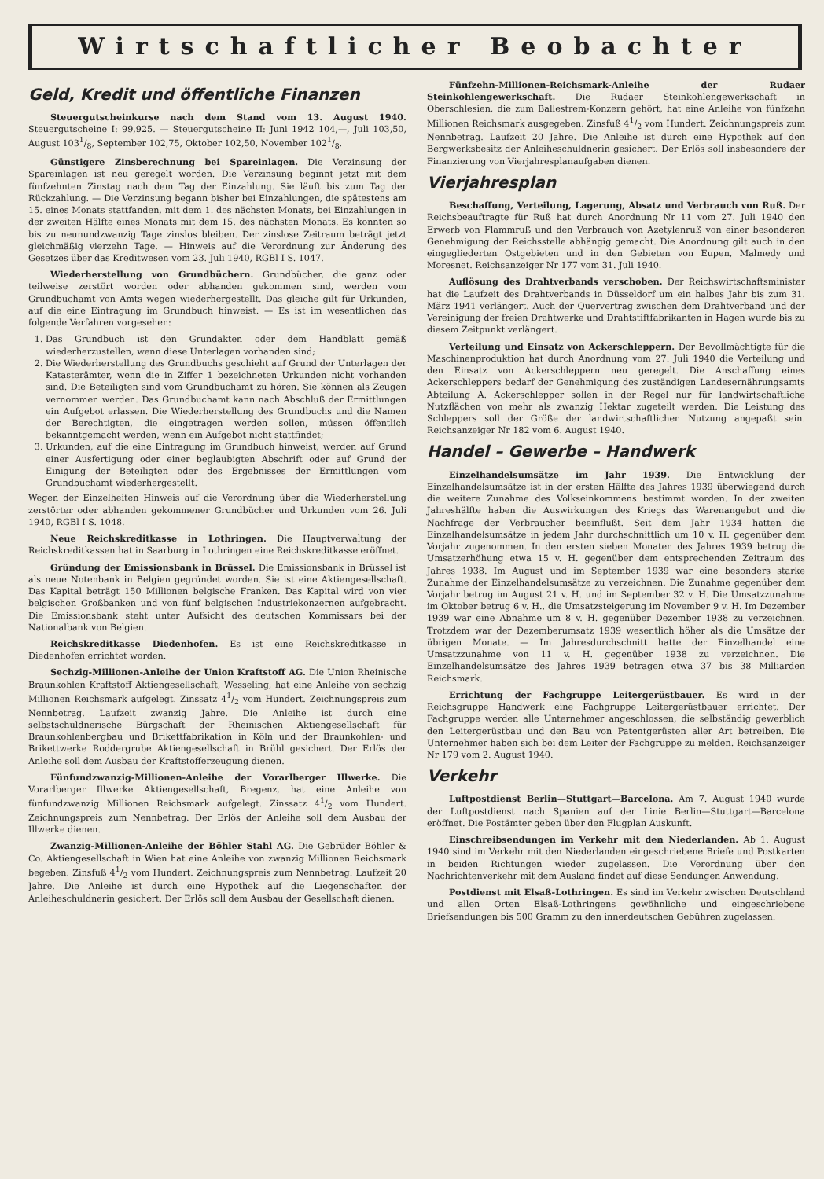Wirtschaftlicher Beobachter
Geld, Kredit und öffentliche Finanzen
Steuergutscheinkurse nach dem Stand vom 13. August 1940. Steuergutscheine I: 99,925. — Steuergutscheine II: Juni 1942 104,—, Juli 103,50, August 1031/8, September 102,75, Oktober 102,50, November 1021/8.
Günstigere Zinsberechnung bei Spareinlagen. Die Verzinsung der Spareinlagen ist neu geregelt worden. Die Verzinsung beginnt jetzt mit dem fünfzehnten Zinstag nach dem Tag der Einzahlung. Sie läuft bis zum Tag der Rückzahlung. — Die Verzinsung begann bisher bei Einzahlungen, die spätestens am 15. eines Monats stattfanden, mit dem 1. des nächsten Monats, bei Einzahlungen in der zweiten Hälfte eines Monats mit dem 15. des nächsten Monats. Es konnten so bis zu neunundzwanzig Tage zinslos bleiben. Der zinslose Zeitraum beträgt jetzt gleichmäßig vierzehn Tage. — Hinweis auf die Verordnung zur Änderung des Gesetzes über das Kreditwesen vom 23. Juli 1940, RGBl I S. 1047.
Wiederherstellung von Grundbüchern. Grundbücher, die ganz oder teilweise zerstört worden oder abhanden gekommen sind, werden vom Grundbuchamt von Amts wegen wiederhergestellt. Das gleiche gilt für Urkunden, auf die eine Eintragung im Grundbuch hinweist. — Es ist im wesentlichen das folgende Verfahren vorgesehen:
1. Das Grundbuch ist den Grundakten oder dem Handblatt gemäß wiederherzustellen, wenn diese Unterlagen vorhanden sind;
2. Die Wiederherstellung des Grundbuchs geschieht auf Grund der Unterlagen der Katasterämter, wenn die in Ziffer 1 bezeichneten Urkunden nicht vorhanden sind. Die Beteiligten sind vom Grundbuchamt zu hören. Sie können als Zeugen vernommen werden. Das Grundbuchamt kann nach Abschluß der Ermittlungen ein Aufgebot erlassen. Die Wiederherstellung des Grundbuchs und die Namen der Berechtigten, die eingetragen werden sollen, müssen öffentlich bekanntgemacht werden, wenn ein Aufgebot nicht stattfindet;
3. Urkunden, auf die eine Eintragung im Grundbuch hinweist, werden auf Grund einer Ausfertigung oder einer beglaubigten Abschrift oder auf Grund der Einigung der Beteiligten oder des Ergebnisses der Ermittlungen vom Grundbuchamt wiederhergestellt.
Wegen der Einzelheiten Hinweis auf die Verordnung über die Wiederherstellung zerstörter oder abhanden gekommener Grundbücher und Urkunden vom 26. Juli 1940, RGBl I S. 1048.
Neue Reichskreditkasse in Lothringen. Die Hauptverwaltung der Reichskreditkassen hat in Saarburg in Lothringen eine Reichskreditkasse eröffnet.
Gründung der Emissionsbank in Brüssel. Die Emissionsbank in Brüssel ist als neue Notenbank in Belgien gegründet worden. Sie ist eine Aktiengesellschaft. Das Kapital beträgt 150 Millionen belgische Franken. Das Kapital wird von vier belgischen Großbanken und von fünf belgischen Industriekonzernen aufgebracht. Die Emissionsbank steht unter Aufsicht des deutschen Kommissars bei der Nationalbank von Belgien.
Reichskreditkasse Diedenhofen. Es ist eine Reichskreditkasse in Diedenhofen errichtet worden.
Sechzig-Millionen-Anleihe der Union Kraftstoff AG. Die Union Rheinische Braunkohlen Kraftstoff Aktiengesellschaft, Wesseling, hat eine Anleihe von sechzig Millionen Reichsmark aufgelegt. Zinssatz 41/2 vom Hundert. Zeichnungspreis zum Nennbetrag. Laufzeit zwanzig Jahre. Die Anleihe ist durch eine selbstschuldnerische Bürgschaft der Rheinischen Aktiengesellschaft für Braunkohlenbergbau und Brikettfabrikation in Köln und der Braunkohlen- und Brikettwerke Roddergrube Aktiengesellschaft in Brühl gesichert. Der Erlös der Anleihe soll dem Ausbau der Kraftstofferzeugung dienen.
Fünfundzwanzig-Millionen-Anleihe der Vorarlberger Illwerke. Die Vorarlberger Illwerke Aktiengesellschaft, Bregenz, hat eine Anleihe von fünfundzwanzig Millionen Reichsmark aufgelegt. Zinssatz 41/2 vom Hundert. Zeichnungspreis zum Nennbetrag. Der Erlös der Anleihe soll dem Ausbau der Illwerke dienen.
Zwanzig-Millionen-Anleihe der Böhler Stahl AG. Die Gebrüder Böhler & Co. Aktiengesellschaft in Wien hat eine Anleihe von zwanzig Millionen Reichsmark begeben. Zinsfuß 41/2 vom Hundert. Zeichnungspreis zum Nennbetrag. Laufzeit 20 Jahre. Die Anleihe ist durch eine Hypothek auf die Liegenschaften der Anleiheschuldnerin gesichert. Der Erlös soll dem Ausbau der Gesellschaft dienen.
Fünfzehn-Millionen-Reichsmark-Anleihe der Rudaer Steinkohlengewerkschaft. Die Rudaer Steinkohlengewerkschaft in Oberschlesien, die zum Ballestrem-Konzern gehört, hat eine Anleihe von fünfzehn Millionen Reichsmark ausgegeben. Zinsfuß 41/2 vom Hundert. Zeichnungspreis zum Nennbetrag. Laufzeit 20 Jahre. Die Anleihe ist durch eine Hypothek auf den Bergwerksbesitz der Anleiheschuldnerin gesichert. Der Erlös soll insbesondere der Finanzierung von Vierjahresplanaufgaben dienen.
Vierjahresplan
Beschaffung, Verteilung, Lagerung, Absatz und Verbrauch von Ruß. Der Reichsbeauftragte für Ruß hat durch Anordnung Nr 11 vom 27. Juli 1940 den Erwerb von Flammruß und den Verbrauch von Azetylenruß von einer besonderen Genehmigung der Reichsstelle abhängig gemacht. Die Anordnung gilt auch in den eingegliederten Ostgebieten und in den Gebieten von Eupen, Malmedy und Moresnet. Reichsanzeiger Nr 177 vom 31. Juli 1940.
Auflösung des Drahtverbands verschoben. Der Reichswirtschaftsminister hat die Laufzeit des Drahtverbands in Düsseldorf um ein halbes Jahr bis zum 31. März 1941 verlängert. Auch der Quervertrag zwischen dem Drahtverband und der Vereinigung der freien Drahtwerke und Drahtstiftfabrikanten in Hagen wurde bis zu diesem Zeitpunkt verlängert.
Verteilung und Einsatz von Ackerschleppern. Der Bevollmächtigte für die Maschinenproduktion hat durch Anordnung vom 27. Juli 1940 die Verteilung und den Einsatz von Ackerschleppern neu geregelt. Die Anschaffung eines Ackerschleppers bedarf der Genehmigung des zuständigen Landesernährungsamts Abteilung A. Ackerschlepper sollen in der Regel nur für landwirtschaftliche Nutzflächen von mehr als zwanzig Hektar zugeteilt werden. Die Leistung des Schleppers soll der Größe der landwirtschaftlichen Nutzung angepaßt sein. Reichsanzeiger Nr 182 vom 6. August 1940.
Handel – Gewerbe – Handwerk
Einzelhandelsumsätze im Jahr 1939. Die Entwicklung der Einzelhandelsumsätze ist in der ersten Hälfte des Jahres 1939 überwiegend durch die weitere Zunahme des Volkseinkommens bestimmt worden. In der zweiten Jahreshälfte haben die Auswirkungen des Kriegs das Warenangebot und die Nachfrage der Verbraucher beeinflußt. Seit dem Jahr 1934 hatten die Einzelhandelsumsätze in jedem Jahr durchschnittlich um 10 v. H. gegenüber dem Vorjahr zugenommen. In den ersten sieben Monaten des Jahres 1939 betrug die Umsatzerhöhung etwa 15 v. H. gegenüber dem entsprechenden Zeitraum des Jahres 1938. Im August und im September 1939 war eine besonders starke Zunahme der Einzelhandelsumsätze zu verzeichnen. Die Zunahme gegenüber dem Vorjahr betrug im August 21 v. H. und im September 32 v. H. Die Umsatzzunahme im Oktober betrug 6 v. H., die Umsatzsteigerung im November 9 v. H. Im Dezember 1939 war eine Abnahme um 8 v. H. gegenüber Dezember 1938 zu verzeichnen. Trotzdem war der Dezemberumsatz 1939 wesentlich höher als die Umsätze der übrigen Monate. — Im Jahresdurchschnitt hatte der Einzelhandel eine Umsatzzunahme von 11 v. H. gegenüber 1938 zu verzeichnen. Die Einzelhandelsumsätze des Jahres 1939 betragen etwa 37 bis 38 Milliarden Reichsmark.
Errichtung der Fachgruppe Leitergerüstbauer. Es wird in der Reichsgruppe Handwerk eine Fachgruppe Leitergerüstbauer errichtet. Der Fachgruppe werden alle Unternehmer angeschlossen, die selbständig gewerblich den Leitergerüstbau und den Bau von Patentgerüsten aller Art betreiben. Die Unternehmer haben sich bei dem Leiter der Fachgruppe zu melden. Reichsanzeiger Nr 179 vom 2. August 1940.
Verkehr
Luftpostdienst Berlin—Stuttgart—Barcelona. Am 7. August 1940 wurde der Luftpostdienst nach Spanien auf der Linie Berlin—Stuttgart—Barcelona eröffnet. Die Postämter geben über den Flugplan Auskunft.
Einschreibsendungen im Verkehr mit den Niederlanden. Ab 1. August 1940 sind im Verkehr mit den Niederlanden eingeschriebene Briefe und Postkarten in beiden Richtungen wieder zugelassen. Die Verordnung über den Nachrichtenverkehr mit dem Ausland findet auf diese Sendungen Anwendung.
Postdienst mit Elsaß-Lothringen. Es sind im Verkehr zwischen Deutschland und allen Orten Elsaß-Lothringens gewöhnliche und eingeschriebene Briefsendungen bis 500 Gramm zu den innerdeutschen Gebühren zugelassen.